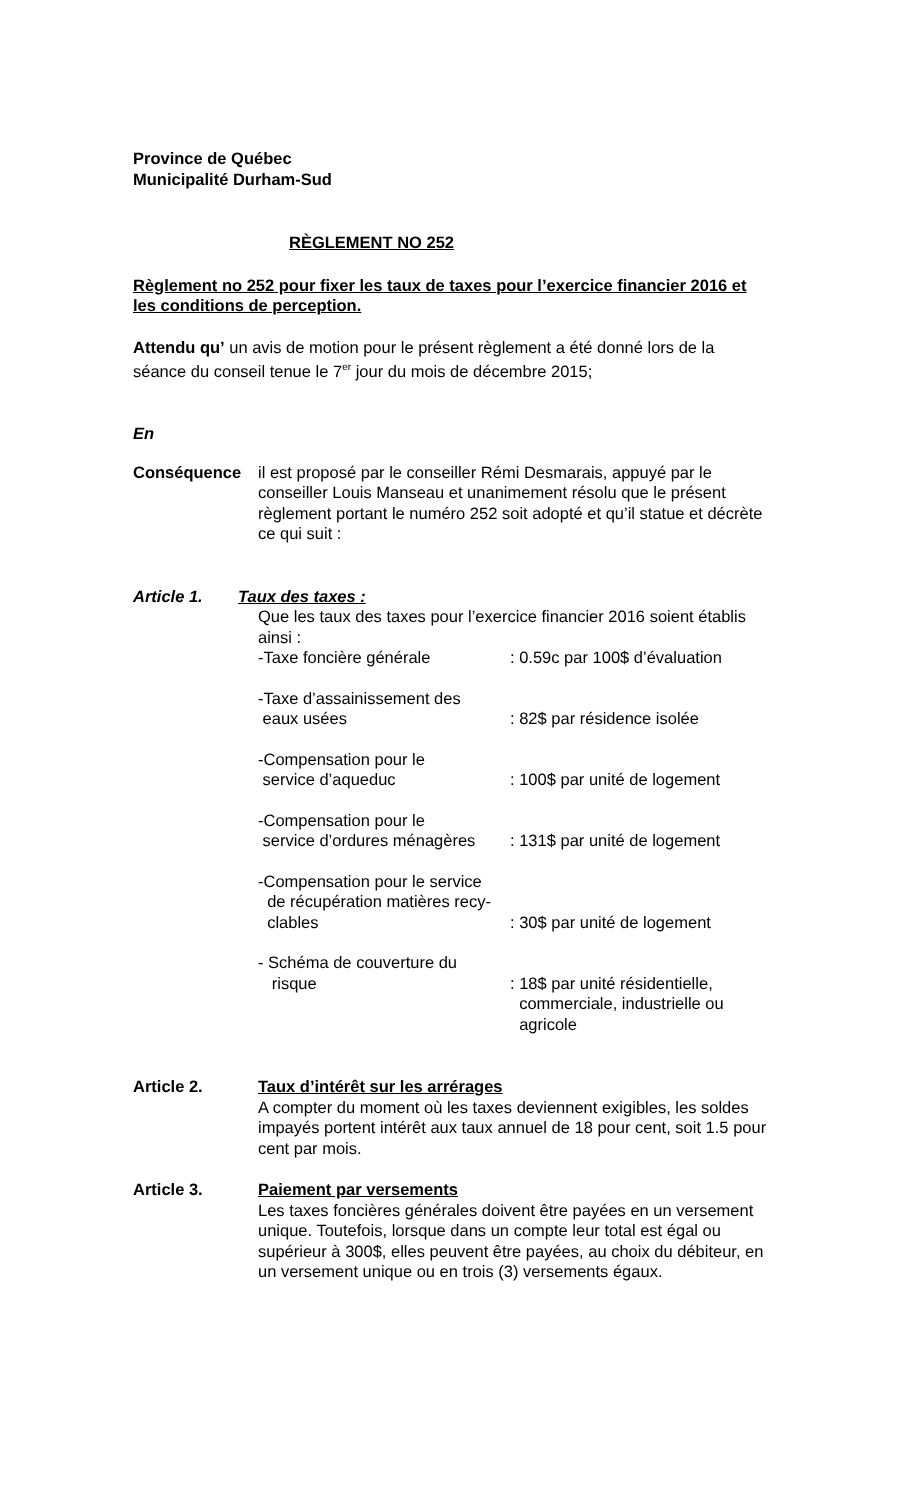Province de Québec
Municipalité Durham-Sud
RÈGLEMENT NO 252
Règlement no 252 pour fixer les taux de taxes pour l’exercice financier 2016 et les conditions de perception.
Attendu qu’ un avis de motion pour le présent règlement a été donné lors de la séance du conseil tenue le 7<sup>er</sup> jour du mois de décembre 2015;
En
Conséquence il est proposé par le conseiller Rémi Desmarais, appuyé par le conseiller Louis Manseau et unanimement résolu que le présent règlement portant le numéro 252 soit adopté et qu’il statue et décrète ce qui suit :
Article 1. Taux des taxes :
Que les taux des taxes pour l’exercice financier 2016 soient établis ainsi :
-Taxe foncière générale
: 0.59c par 100$ d’évaluation
-Taxe d’assainissement des
eaux usées
: 82$ par résidence isolée
-Compensation pour le
service d’aqueduc
: 100$ par unité de logement
-Compensation pour le
service d’ordures ménagères
: 131$ par unité de logement
-Compensation pour le service
de récupération matières recy-
clables
: 30$ par unité de logement
- Schéma de couverture du
risque
: 18$ par unité résidentielle,
commerciale, industrielle ou
agricole
Article 2. Taux d’intérêt sur les arrérages
A compter du moment où les taxes deviennent exigibles, les soldes impayés portent intérêt aux taux annuel de 18 pour cent, soit 1.5 pour cent par mois.
Article 3. Paiement par versements
Les taxes foncières générales doivent être payées en un versement unique. Toutefois, lorsque dans un compte leur total est égal ou supérieur à 300$, elles peuvent être payées, au choix du débiteur, en un versement unique ou en trois (3) versements égaux.